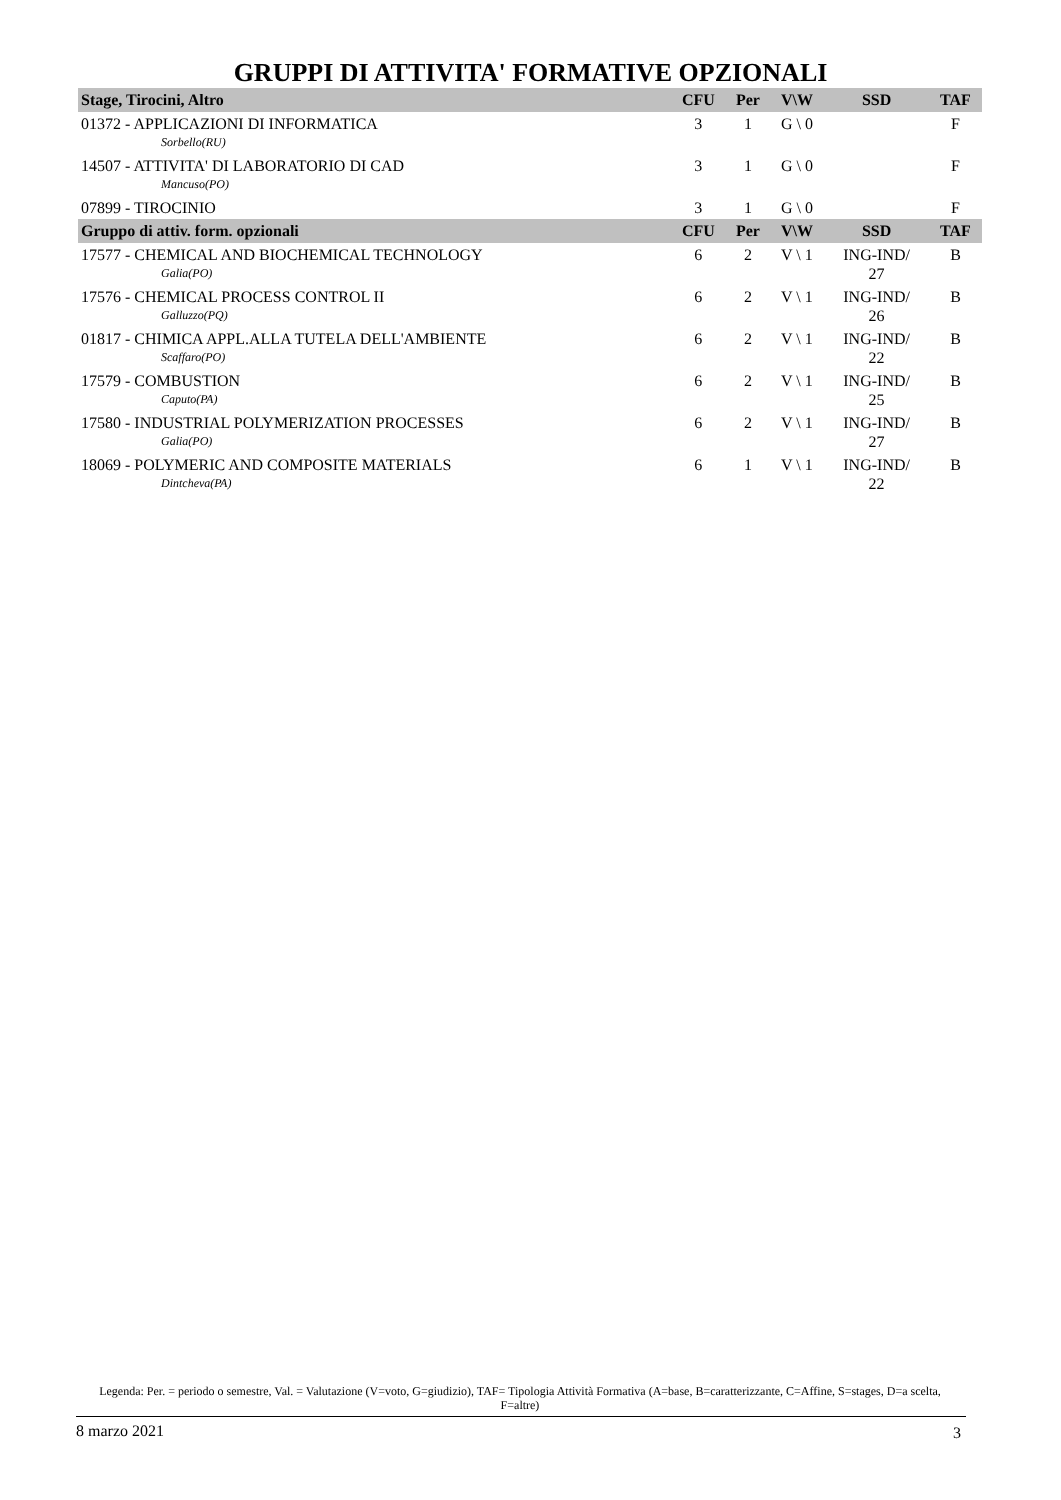GRUPPI DI ATTIVITA' FORMATIVE OPZIONALI
| Stage, Tirocini, Altro | CFU | Per | V\W | SSD | TAF |
| --- | --- | --- | --- | --- | --- |
| 01372 - APPLICAZIONI DI INFORMATICA Sorbello(RU) | 3 | 1 | G \ 0 | | F |
| 14507 - ATTIVITA' DI LABORATORIO DI CAD Mancuso(PO) | 3 | 1 | G \ 0 | | F |
| 07899 - TIROCINIO | 3 | 1 | G \ 0 | | F |
| Gruppo di attiv. form. opzionali | CFU | Per | V\W | SSD | TAF |
| 17577 - CHEMICAL AND BIOCHEMICAL TECHNOLOGY Galia(PO) | 6 | 2 | V \ 1 | ING-IND/ 27 | B |
| 17576 - CHEMICAL PROCESS CONTROL II Galluzzo(PQ) | 6 | 2 | V \ 1 | ING-IND/ 26 | B |
| 01817 - CHIMICA APPL.ALLA TUTELA DELL'AMBIENTE Scaffaro(PO) | 6 | 2 | V \ 1 | ING-IND/ 22 | B |
| 17579 - COMBUSTION Caputo(PA) | 6 | 2 | V \ 1 | ING-IND/ 25 | B |
| 17580 - INDUSTRIAL POLYMERIZATION PROCESSES Galia(PO) | 6 | 2 | V \ 1 | ING-IND/ 27 | B |
| 18069 - POLYMERIC AND COMPOSITE MATERIALS Dintcheva(PA) | 6 | 1 | V \ 1 | ING-IND/ 22 | B |
Legenda: Per. = periodo o semestre, Val. = Valutazione (V=voto, G=giudizio), TAF= Tipologia Attività Formativa (A=base, B=caratterizzante, C=Affine, S=stages, D=a scelta, F=altre)
8 marzo 2021 3